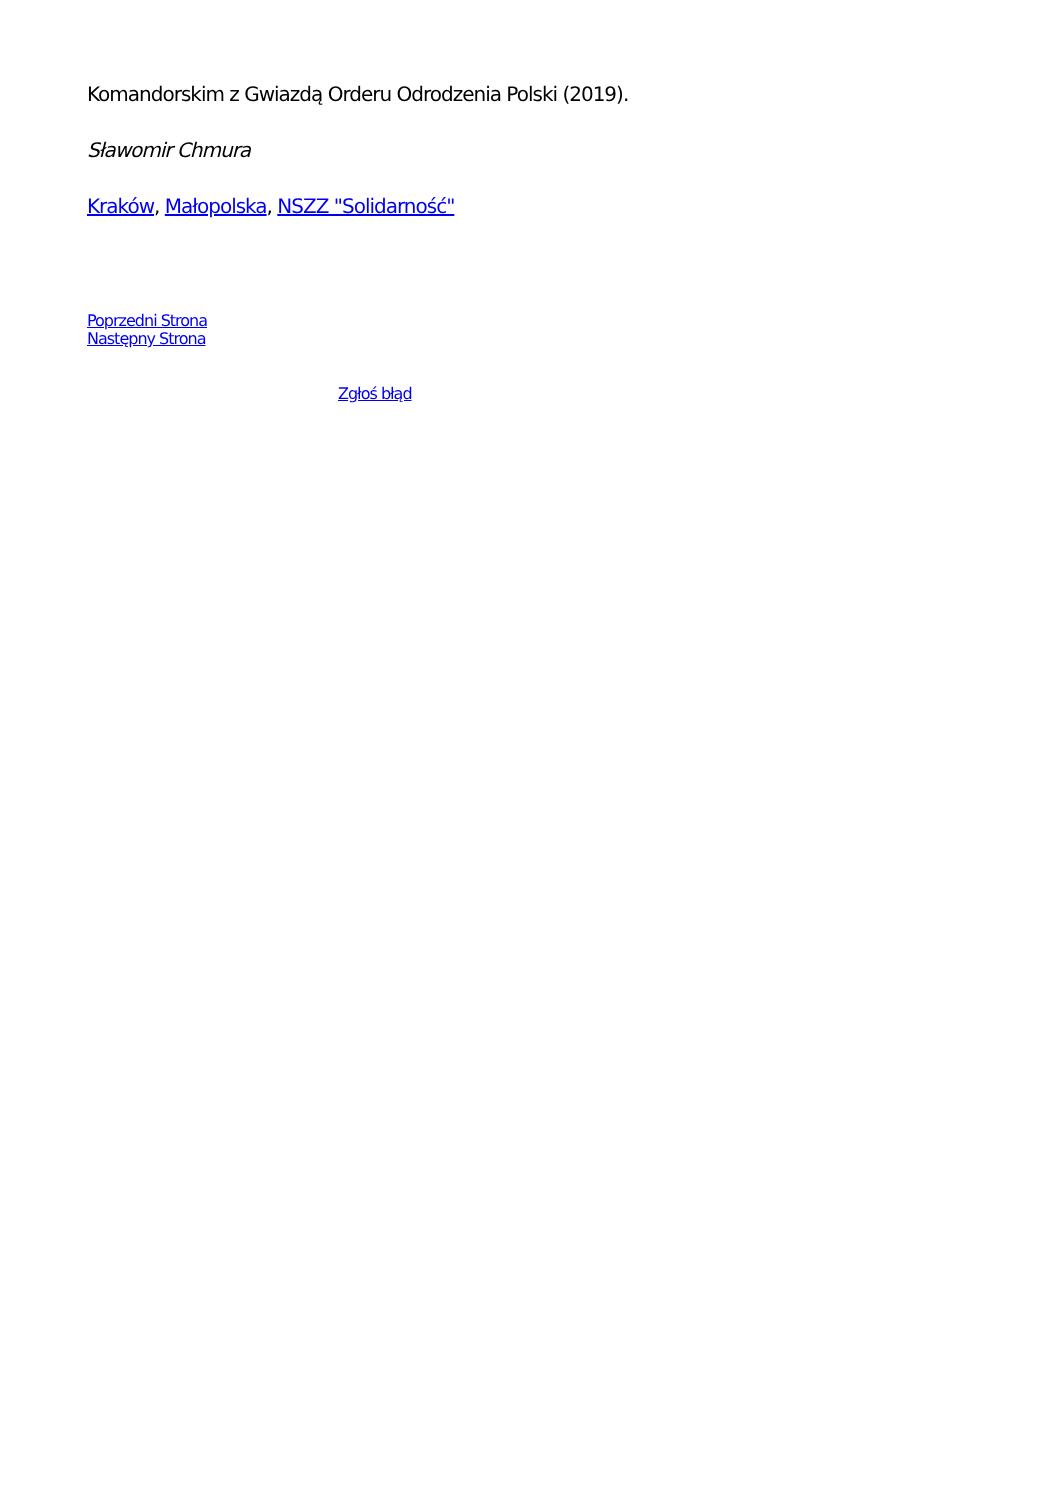Komandorskim z Gwiazdą Orderu Odrodzenia Polski (2019).
Sławomir Chmura
Kraków, Małopolska, NSZZ "Solidarność"
Poprzedni Strona
Następny Strona
Zgłoś błąd